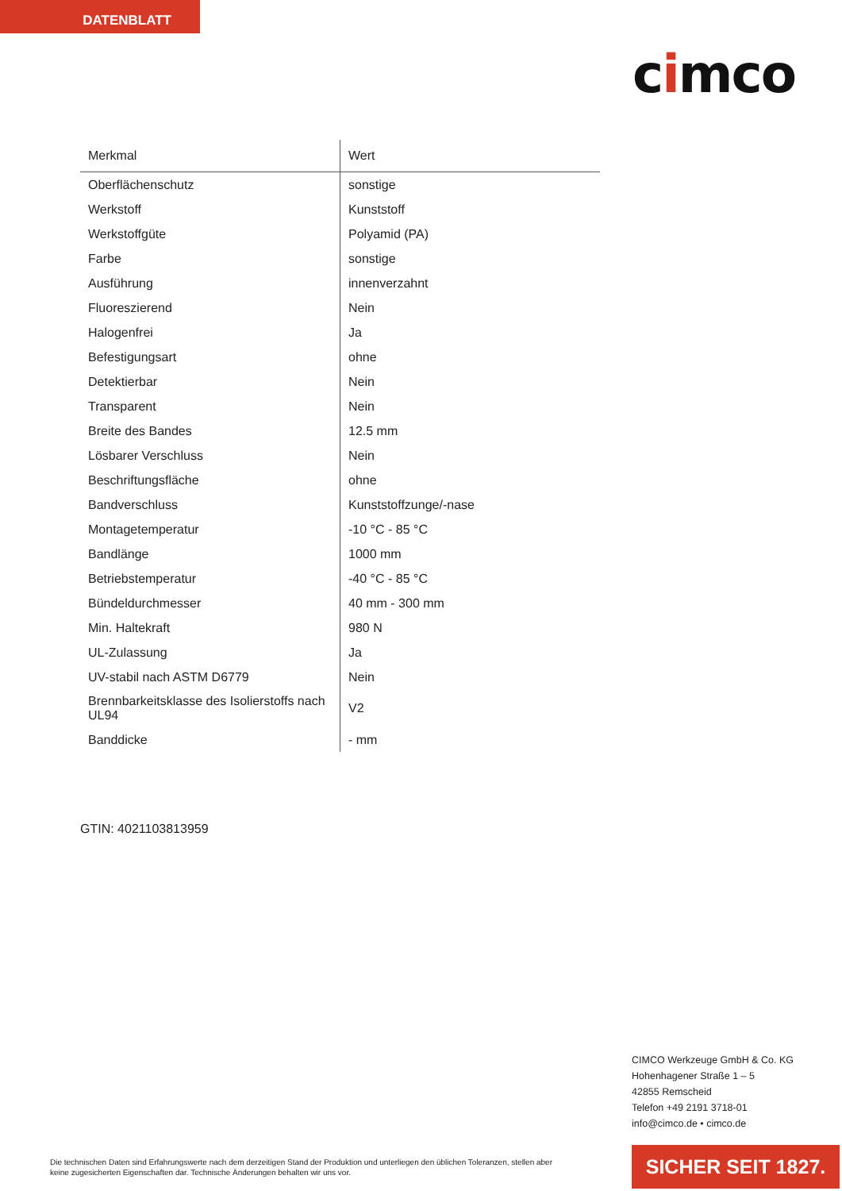DATENBLATT
cimco
| Merkmal | Wert |
| --- | --- |
| Oberflächenschutz | sonstige |
| Werkstoff | Kunststoff |
| Werkstoffgüte | Polyamid (PA) |
| Farbe | sonstige |
| Ausführung | innenverzahnt |
| Fluoreszierend | Nein |
| Halogenfrei | Ja |
| Befestigungsart | ohne |
| Detektierbar | Nein |
| Transparent | Nein |
| Breite des Bandes | 12.5 mm |
| Lösbarer Verschluss | Nein |
| Beschriftungsfläche | ohne |
| Bandverschluss | Kunststoffzunge/-nase |
| Montagetemperatur | -10 °C - 85 °C |
| Bandlänge | 1000 mm |
| Betriebstemperatur | -40 °C - 85 °C |
| Bündeldurchmesser | 40 mm - 300 mm |
| Min. Haltekraft | 980 N |
| UL-Zulassung | Ja |
| UV-stabil nach ASTM D6779 | Nein |
| Brennbarkeitsklasse des Isolierstoffs nach UL94 | V2 |
| Banddicke | - mm |
GTIN: 4021103813959
CIMCO Werkzeuge GmbH & Co. KG
Hohenhagener Straße 1 – 5
42855 Remscheid
Telefon +49 2191 3718-01
info@cimco.de • cimco.de
Die technischen Daten sind Erfahrungswerte nach dem derzeitigen Stand der Produktion und unterliegen den üblichen Toleranzen, stellen aber keine zugesicherten Eigenschaften dar. Technische Änderungen behalten wir uns vor.
SICHER SEIT 1827.